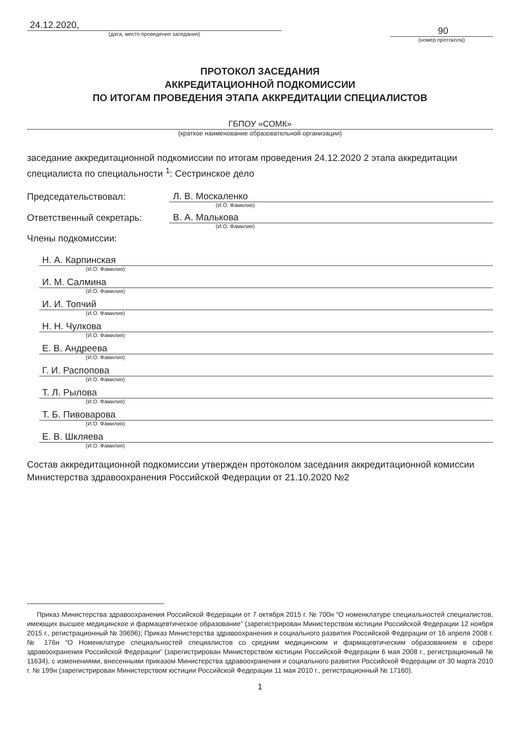24.12.2020,
(дата, место проведения заседания)
90
(номер протокола)
ПРОТОКОЛ ЗАСЕДАНИЯ
АККРЕДИТАЦИОННОЙ ПОДКОМИССИИ
ПО ИТОГАМ ПРОВЕДЕНИЯ ЭТАПА АККРЕДИТАЦИИ СПЕЦИАЛИСТОВ
ГБПОУ «СОМК»
(краткое наименование образовательной организации)
заседание аккредитационной подкомиссии по итогам проведения 24.12.2020 2 этапа аккредитации специалиста по специальности <sup>1</sup>: Сестринское дело
Председательствовал: Л. В. Москаленко
(И.О. Фамилия)
Ответственный секретарь: В. А. Малькова
(И.О. Фамилия)
Члены подкомиссии:
Н. А. Карпинская
(И.О. Фамилия)
И. М. Салмина
(И.О. Фамилия)
И. И. Топчий
(И.О. Фамилия)
Н. Н. Чулкова
(И.О. Фамилия)
Е. В. Андреева
(И.О. Фамилия)
Г. И. Распопова
(И.О. Фамилия)
Т. Л. Рылова
(И.О. Фамилия)
Т. Б. Пивоварова
(И.О. Фамилия)
Е. В. Шкляева
(И.О. Фамилия)
Состав аккредитационной подкомиссии утвержден протоколом заседания аккредитационной комиссии Министерства здравоохранения Российской Федерации от 21.10.2020 №2
Приказ Министерства здравоохранения Российской Федерации от 7 октября 2015 г. № 700н “О номенклатуре специальностей специалистов, имеющих высшее медицинское и фармацевтическое образование” (зарегистрирован Министерством юстиции Российской Федерации 12 ноября 2015 г., регистрационный № 39696); Приказ Министерства здравоохранения и социального развития Российской Федерации от 16 апреля 2008 г. № 176н “О Номенклатуре специальностей специалистов со средним медицинским и фармацевтическим образованием в сфере здравоохранения Российской Федерации” (зарегистрирован Министерством юстиции Российской Федерации 6 мая 2008 г., регистрационный № 11634), с изменениями, внесенными приказом Министерства здравоохранения и социального развития Российской Федерации от 30 марта 2010 г. № 199н (зарегистрирован Министерством юстиции Российской Федерации 11 мая 2010 г., регистрационный № 17160).
1